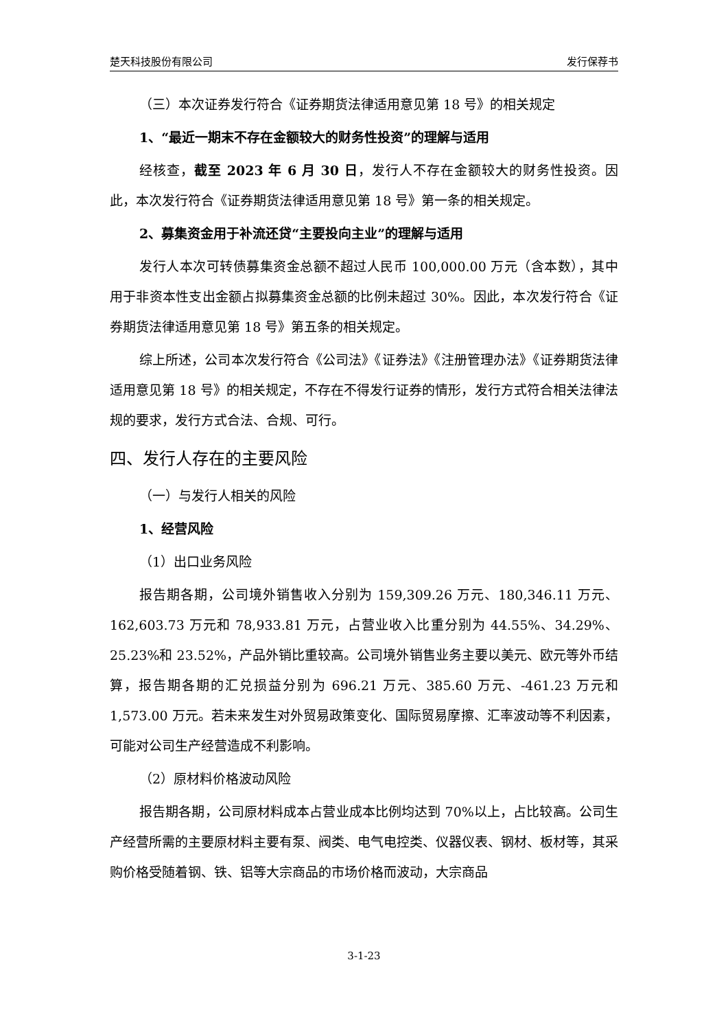楚天科技股份有限公司 发行保荐书
（三）本次证券发行符合《证券期货法律适用意见第 18 号》的相关规定
1、“最近一期末不存在金额较大的财务性投资”的理解与适用
经核查，截至 2023 年 6 月 30 日，发行人不存在金额较大的财务性投资。因此，本次发行符合《证券期货法律适用意见第 18 号》第一条的相关规定。
2、募集资金用于补流还贷“主要投向主业”的理解与适用
发行人本次可转债募集资金总额不超过人民币 100,000.00 万元（含本数），其中用于非资本性支出金额占拟募集资金总额的比例未超过 30%。因此，本次发行符合《证券期货法律适用意见第 18 号》第五条的相关规定。
综上所述，公司本次发行符合《公司法》《证券法》《注册管理办法》《证券期货法律适用意见第 18 号》的相关规定，不存在不得发行证券的情形，发行方式符合相关法律法规的要求，发行方式合法、合规、可行。
四、发行人存在的主要风险
（一）与发行人相关的风险
1、经营风险
（1）出口业务风险
报告期各期，公司境外销售收入分别为 159,309.26 万元、180,346.11 万元、162,603.73 万元和 78,933.81 万元，占营业收入比重分别为 44.55%、34.29%、25.23%和 23.52%，产品外销比重较高。公司境外销售业务主要以美元、欧元等外币结算，报告期各期的汇兑损益分别为 696.21 万元、385.60 万元、-461.23 万元和 1,573.00 万元。若未来发生对外贸易政策变化、国际贸易摩擦、汇率波动等不利因素，可能对公司生产经营造成不利影响。
（2）原材料价格波动风险
报告期各期，公司原材料成本占营业成本比例均达到 70%以上，占比较高。公司生产经营所需的主要原材料主要有泵、阀类、电气电控类、仪器仪表、钢材、板材等，其采购价格受随着钢、铁、铝等大宗商品的市场价格而波动，大宗商品
3-1-23